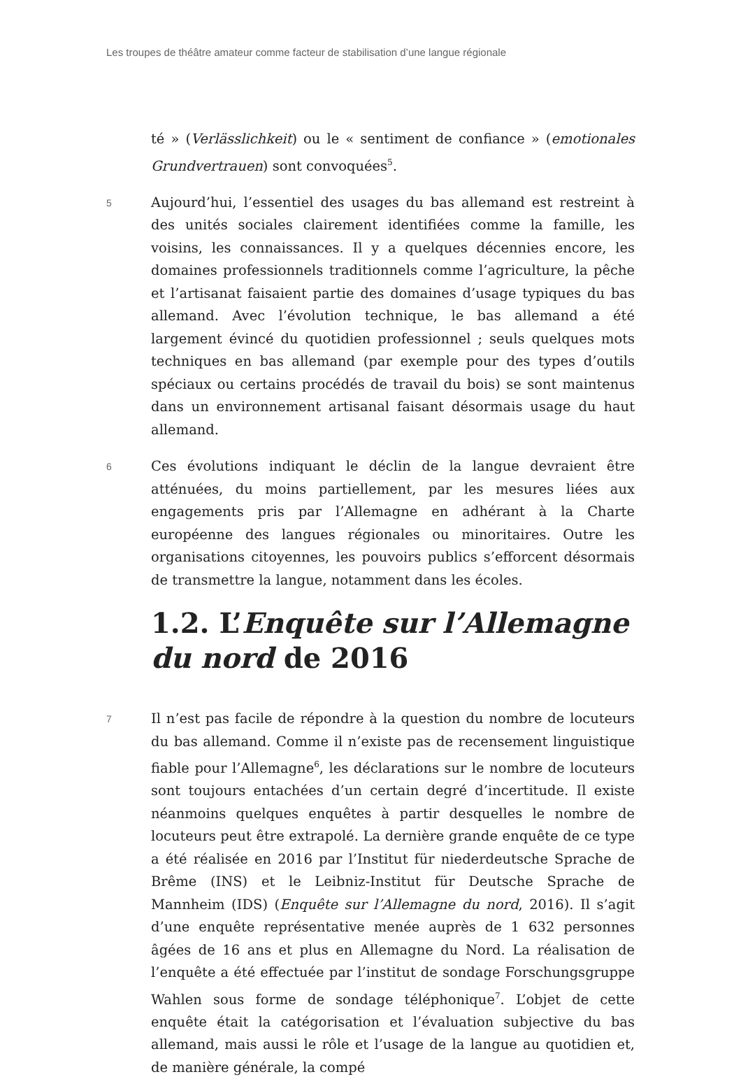Les troupes de théâtre amateur comme facteur de stabilisation d’une langue régionale
té » (Verlässlichkeit) ou le « sentiment de confiance » (emotionales Grundvertrauen) sont convoquées<sup>5</sup>.
5
Aujourd’hui, l’essentiel des usages du bas allemand est restreint à des unités sociales clairement identifiées comme la famille, les voisins, les connaissances. Il y a quelques décennies encore, les domaines professionnels traditionnels comme l’agriculture, la pêche et l’artisanat faisaient partie des domaines d’usage typiques du bas allemand. Avec l’évolution technique, le bas allemand a été largement évincé du quotidien professionnel ; seuls quelques mots techniques en bas allemand (par exemple pour des types d’outils spéciaux ou certains procédés de travail du bois) se sont maintenus dans un environnement artisanal faisant désormais usage du haut allemand.
6
Ces évolutions indiquant le déclin de la langue devraient être atténuées, du moins partiellement, par les mesures liées aux engagements pris par l’Allemagne en adhérant à la Charte européenne des langues régionales ou minoritaires. Outre les organisations citoyennes, les pouvoirs publics s’efforcent désormais de transmettre la langue, notamment dans les écoles.
1.2. L’Enquête sur l’Allemagne du nord de 2016
7
Il n’est pas facile de répondre à la question du nombre de locuteurs du bas allemand. Comme il n’existe pas de recensement linguistique fiable pour l’Allemagne<sup>6</sup>, les déclarations sur le nombre de locuteurs sont toujours entachées d’un certain degré d’incertitude. Il existe néanmoins quelques enquêtes à partir desquelles le nombre de locuteurs peut être extrapolé. La dernière grande enquête de ce type a été réalisée en 2016 par l’Institut für niederdeutsche Sprache de Brême (INS) et le Leibniz-Institut für Deutsche Sprache de Mannheim (IDS) (Enquête sur l’Allemagne du nord, 2016). Il s’agit d’une enquête représentative menée auprès de 1 632 personnes âgées de 16 ans et plus en Allemagne du Nord. La réalisation de l’enquête a été effectuée par l’institut de sondage Forschungsgruppe Wahlen sous forme de sondage téléphonique<sup>7</sup>. L’objet de cette enquête était la catégorisation et l’évaluation subjective du bas allemand, mais aussi le rôle et l’usage de la langue au quotidien et, de manière générale, la compé